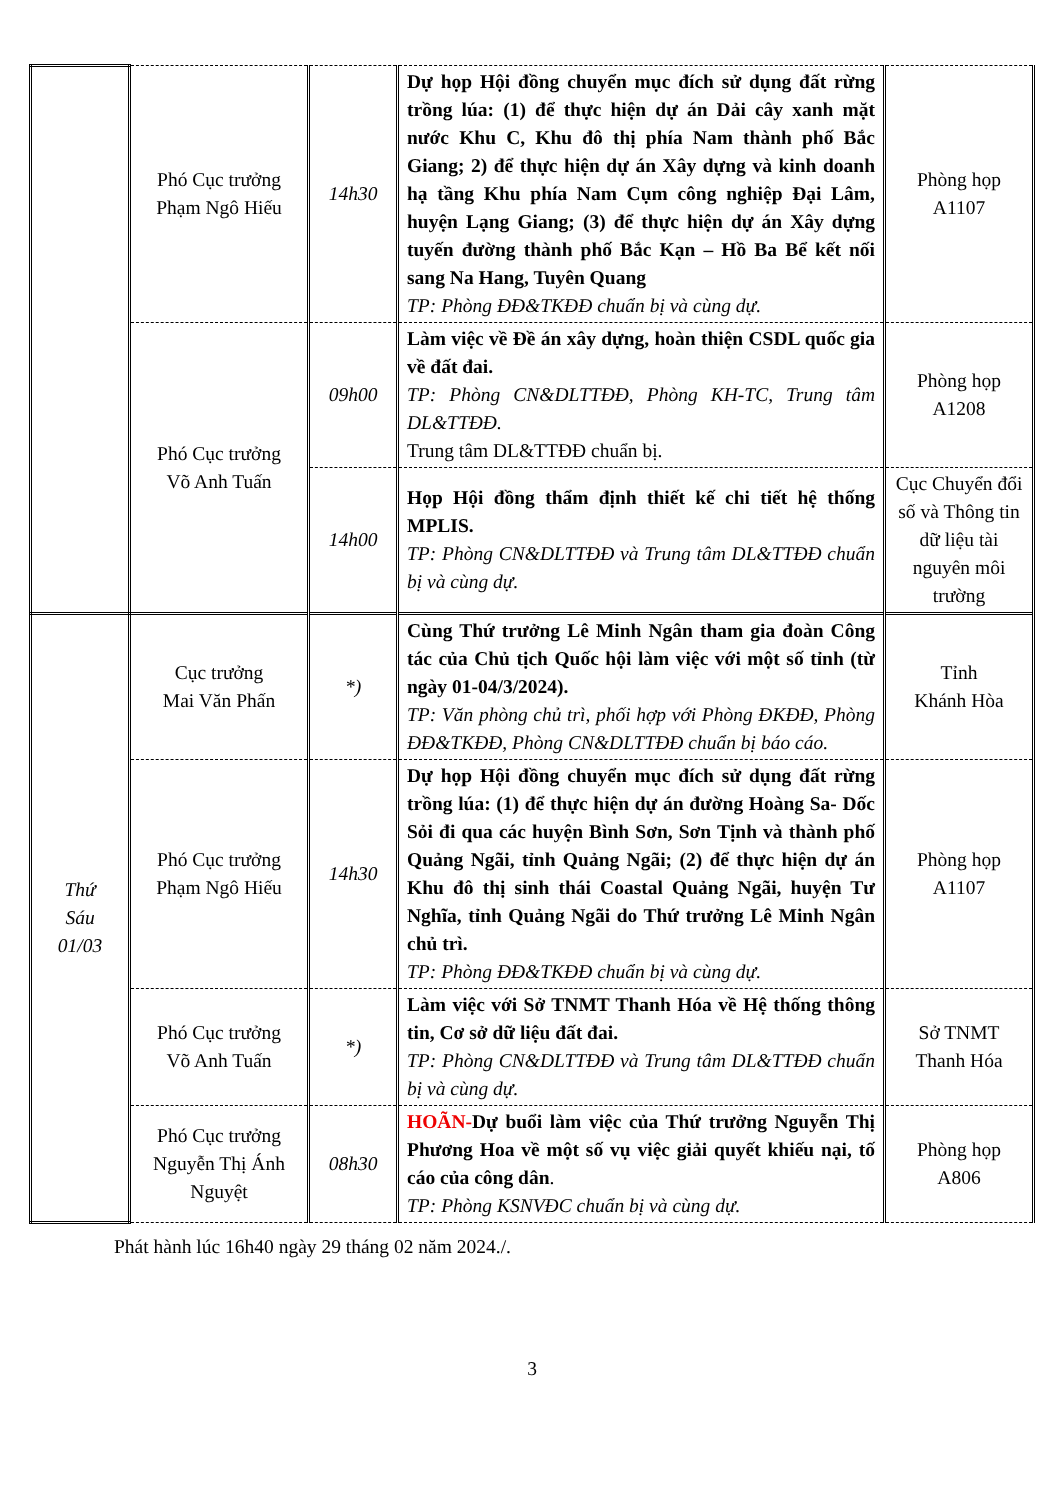| | Phó Cục trưởng Phạm Ngô Hiếu | 14h30 | Dự họp Hội đồng chuyển mục đích sử dụng đất rừng trồng lúa: (1) để thực hiện dự án Dải cây xanh mặt nước Khu C, Khu đô thị phía Nam thành phố Bắc Giang; 2) để thực hiện dự án Xây dựng và kinh doanh hạ tầng Khu phía Nam Cụm công nghiệp Đại Lâm, huyện Lạng Giang; (3) để thực hiện dự án Xây dựng tuyến đường thành phố Bắc Kạn – Hồ Ba Bể kết nối sang Na Hang, Tuyên Quang TP: Phòng ĐĐ&TKĐĐ chuẩn bị và cùng dự. | Phòng họp A1107 |
| | Phó Cục trưởng Võ Anh Tuấn | 09h00 | Làm việc về Đề án xây dựng, hoàn thiện CSDL quốc gia về đất đai. TP: Phòng CN&DLTTĐĐ, Phòng KH-TC, Trung tâm DL&TTĐĐ. Trung tâm DL&TTĐĐ chuẩn bị. | Phòng họp A1208 |
| | | 14h00 | Họp Hội đồng thẩm định thiết kế chi tiết hệ thống MPLIS. TP: Phòng CN&DLTTĐĐ và Trung tâm DL&TTĐĐ chuẩn bị và cùng dự. | Cục Chuyển đổi số và Thông tin dữ liệu tài nguyên môi trường |
| Thứ Sáu 01/03 | Cục trưởng Mai Văn Phấn | *) | Cùng Thứ trưởng Lê Minh Ngân tham gia đoàn Công tác của Chủ tịch Quốc hội làm việc với một số tỉnh (từ ngày 01-04/3/2024). TP: Văn phòng chủ trì, phối hợp với Phòng ĐKĐĐ, Phòng ĐĐ&TKĐĐ, Phòng CN&DLTTĐĐ chuẩn bị báo cáo. | Tỉnh Khánh Hòa |
| | Phó Cục trưởng Phạm Ngô Hiếu | 14h30 | Dự họp Hội đồng chuyển mục đích sử dụng đất rừng trồng lúa: (1) để thực hiện dự án đường Hoàng Sa- Dốc Sỏi đi qua các huyện Bình Sơn, Sơn Tịnh và thành phố Quảng Ngãi, tỉnh Quảng Ngãi; (2) để thực hiện dự án Khu đô thị sinh thái Coastal Quảng Ngãi, huyện Tư Nghĩa, tỉnh Quảng Ngãi do Thứ trưởng Lê Minh Ngân chủ trì. TP: Phòng ĐĐ&TKĐĐ chuẩn bị và cùng dự. | Phòng họp A1107 |
| | Phó Cục trưởng Võ Anh Tuấn | *) | Làm việc với Sở TNMT Thanh Hóa về Hệ thống thông tin, Cơ sở dữ liệu đất đai. TP: Phòng CN&DLTTĐĐ và Trung tâm DL&TTĐĐ chuẩn bị và cùng dự. | Sở TNMT Thanh Hóa |
| | Phó Cục trưởng Nguyễn Thị Ánh Nguyệt | 08h30 | HOÃN- Dự buổi làm việc của Thứ trưởng Nguyễn Thị Phương Hoa về một số vụ việc giải quyết khiếu nại, tố cáo của công dân . TP: Phòng KSNVĐC chuẩn bị và cùng dự. | Phòng họp A806 |
Phát hành lúc 16h40 ngày 29 tháng 02 năm 2024./.
3